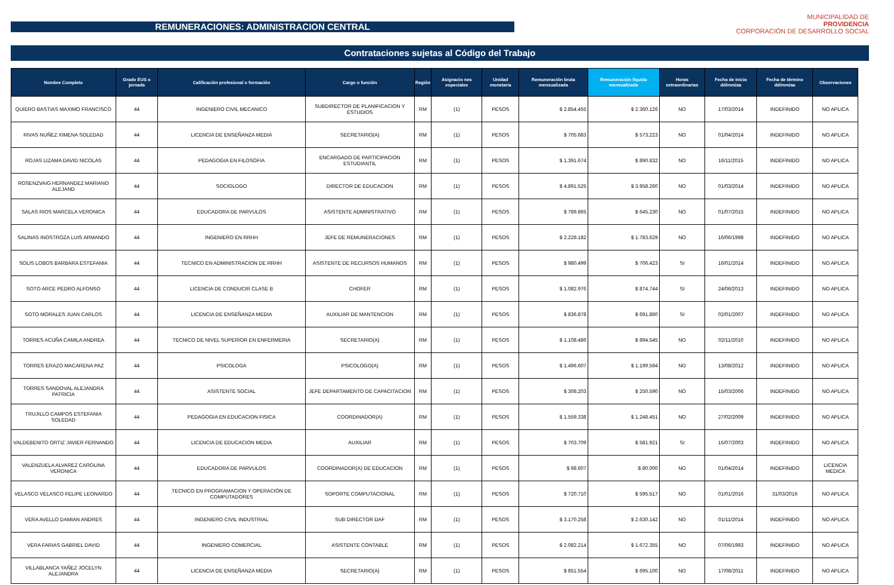REMUNERACIONES: ADMINISTRACION CENTRAL
Contrataciones sujetas al Código del Trabajo
MUNICIPALIDAD DE
PROVIDENCIA
CORPORACIÓN DE DESARROLLO SOCIAL
| Nombre Completo | Grado EUS o jornada | Calificación profesional o formación | Cargo o función | Región | Asignacio nes especiales | Unidad monetaria | Remuneración bruta mensualizada | Remuneración líquida mensualizada | Horas extraordinarias | Fecha de inicio dd/mm/aa | Fecha de término dd/mm/aa | Observaciones |
| --- | --- | --- | --- | --- | --- | --- | --- | --- | --- | --- | --- | --- |
| QUIERO BASTIAS MAXIMO FRANCISCO | 44 | INGENIERO CIVIL MECANICO | SUBDIRECTOR DE PLANIFICACION Y ESTUDIOS | RM | (1) | PESOS | $ 2.854.455 | $ 2.360.126 | NO | 17/03/2014 | INDEFINIDO | NO APLICA |
| RIVAS NUÑEZ XIMENA SOLEDAD | 44 | LICENCIA DE ENSEÑANZA MEDIA | SECRETARIO(A) | RM | (1) | PESOS | $ 705.683 | $ 573.223 | NO | 01/04/2014 | INDEFINIDO | NO APLICA |
| ROJAS LIZAMA DAVID NICOLAS | 44 | PEDAGOGIA EN FILOSOFIA | ENCARGADO DE PARTICIPACION ESTUDIANTIL | RM | (1) | PESOS | $ 1.391.674 | $ 890.832 | NO | 16/11/2015 | INDEFINIDO | NO APLICA |
| ROSENZVAIG HERNANDEZ MARIANO ALEJAND | 44 | SOCIOLOGO | DIRECTOR DE EDUCACION | RM | (1) | PESOS | $ 4.891.525 | $ 3.958.260 | NO | 01/03/2014 | INDEFINIDO | NO APLICA |
| SALAS RIOS MARCELA VERONICA | 44 | EDUCADORA DE PARVULOS | ASISTENTE ADMINISTRATIVO | RM | (1) | PESOS | $ 789.865 | $ 645.230 | NO | 01/07/2015 | INDEFINIDO | NO APLICA |
| SALINAS INOSTROZA LUIS ARMANDO | 44 | INGENIERO EN RRHH | JEFE DE REMUNERACIONES | RM | (1) | PESOS | $ 2.228.182 | $ 1.783.629 | NO | 16/06/1998 | INDEFINIDO | NO APLICA |
| SOLIS LOBOS BARBARA ESTEFANIA | 44 | TECNICO EN ADMINISTRACION DE RRHH | ASISTENTE DE RECURSOS HUMANOS | RM | (1) | PESOS | $ 980.499 | $ 706.423 | SI | 16/01/2014 | INDEFINIDO | NO APLICA |
| SOTO ARCE PEDRO ALFONSO | 44 | LICENCIA DE CONDUCIR CLASE B | CHOFER | RM | (1) | PESOS | $ 1.082.976 | $ 874.744 | SI | 24/06/2013 | INDEFINIDO | NO APLICA |
| SOTO MORALES JUAN CARLOS | 44 | LICENCIA DE ENSEÑANZA MEDIA | AUXILIAR DE MANTENCION | RM | (1) | PESOS | $ 836.878 | $ 691.860 | SI | 02/01/2007 | INDEFINIDO | NO APLICA |
| TORRES ACUÑA CAMILA ANDREA | 44 | TECNICO DE NIVEL SUPERIOR EN ENFERMERIA | SECRETARIO(A) | RM | (1) | PESOS | $ 1.108.486 | $ 894.545 | NO | 02/11/2010 | INDEFINIDO | NO APLICA |
| TORRES ERAZO MACARENA PAZ | 44 | PSICOLOGA | PSICOLOGO(A) | RM | (1) | PESOS | $ 1.496.607 | $ 1.199.594 | NO | 13/08/2012 | INDEFINIDO | NO APLICA |
| TORRES SANDOVAL ALEJANDRA PATRICIA | 44 | ASISTENTE SOCIAL | JEFE DEPARTAMENTO DE CAPACITACION | RM | (1) | PESOS | $ 308.203 | $ 250.590 | NO | 15/03/2006 | INDEFINIDO | NO APLICA |
| TRUJILLO CAMPOS ESTEFANIA SOLEDAD | 44 | PEDAGOGIA EN EDUCACION FISICA | COORDINADOR(A) | RM | (1) | PESOS | $ 1.559.338 | $ 1.248.451 | NO | 27/02/2009 | INDEFINIDO | NO APLICA |
| VALDEBENITO ORTIZ JAVIER FERNANDO | 44 | LICENCIA DE EDUCACION MEDIA | AUXILIAR | RM | (1) | PESOS | $ 703.709 | $ 581.921 | SI | 15/07/2003 | INDEFINIDO | NO APLICA |
| VALENZUELA ALVAREZ CAROLINA VERONICA | 44 | EDUCADORA DE PARVULOS | COORDINADOR(A) DE EDUCACION | RM | (1) | PESOS | $ 98.607 | $ 80.000 | NO | 01/04/2014 | INDEFINIDO | LICENCIA MEDICA |
| VELASCO VELASCO FELIPE LEONARDO | 44 | TECNICO EN PROGRAMACION Y OPERACIÓN DE COMPUTADORES | SOPORTE COMPUTACIONAL | RM | (1) | PESOS | $ 720.710 | $ 595.517 | NO | 01/01/2016 | 31/03/2016 | NO APLICA |
| VERA AVELLO DAMIAN ANDRES | 44 | INGENIERO CIVIL INDUSTRIAL | SUB DIRECTOR DAF | RM | (1) | PESOS | $ 3.170.258 | $ 2.630.142 | NO | 01/11/2014 | INDEFINIDO | NO APLICA |
| VERA FARIAS GABRIEL DAVID | 44 | INGENIERO COMERCIAL | ASISTENTE CONTABLE | RM | (1) | PESOS | $ 2.082.214 | $ 1.672.355 | NO | 07/06/1993 | INDEFINIDO | NO APLICA |
| VILLABLANCA YAÑEZ JOCELYN ALEJANDRA | 44 | LICENCIA DE ENSEÑANZA MEDIA | SECRETARIO(A) | RM | (1) | PESOS | $ 851.554 | $ 695.100 | NO | 17/08/2011 | INDEFINIDO | NO APLICA |